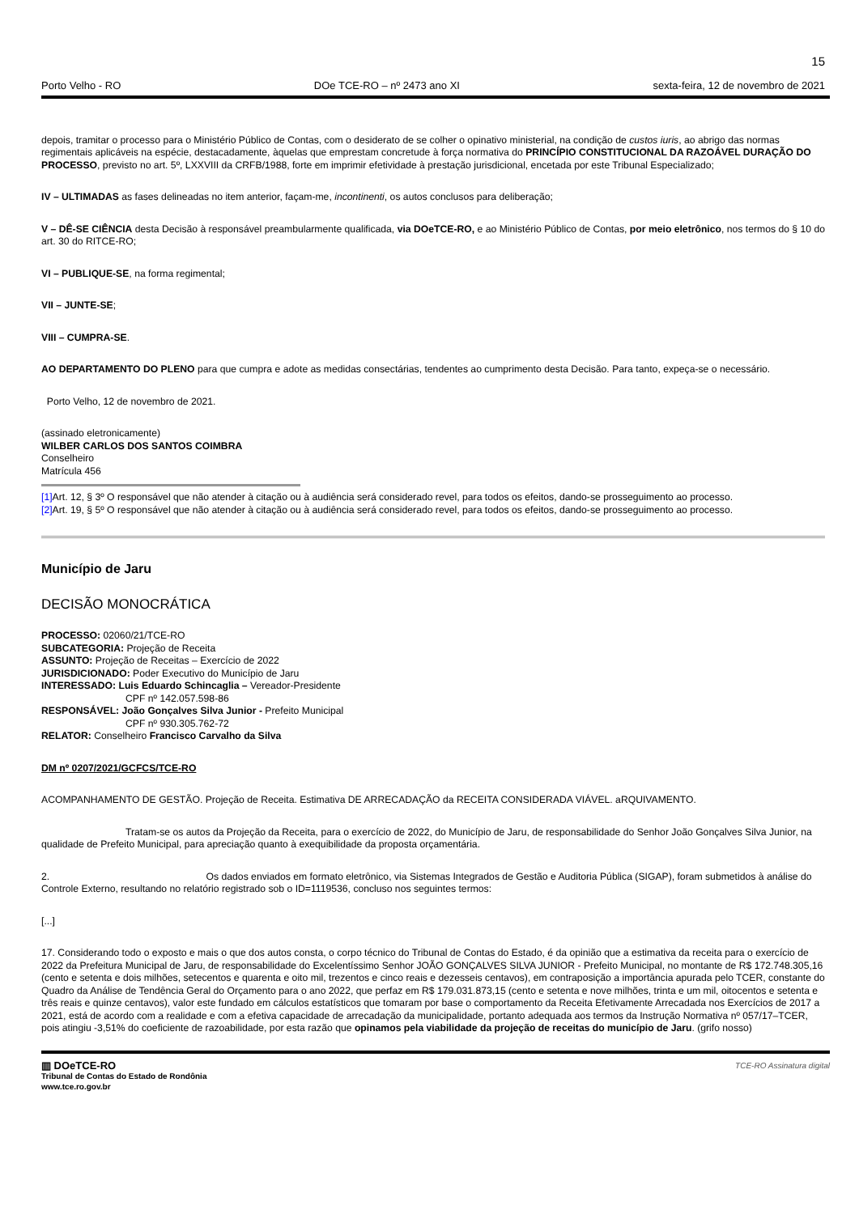15
Porto Velho - RO DOe TCE-RO – nº 2473 ano XI sexta-feira, 12 de novembro de 2021
depois, tramitar o processo para o Ministério Público de Contas, com o desiderato de se colher o opinativo ministerial, na condição de custos iuris, ao abrigo das normas regimentais aplicáveis na espécie, destacadamente, àquelas que emprestam concretude à força normativa do PRINCÍPIO CONSTITUCIONAL DA RAZOÁVEL DURAÇÃO DO PROCESSO, previsto no art. 5º, LXXVIII da CRFB/1988, forte em imprimir efetividade à prestação jurisdicional, encetada por este Tribunal Especializado;
IV – ULTIMADAS as fases delineadas no item anterior, façam-me, incontinenti, os autos conclusos para deliberação;
V – DÊ-SE CIÊNCIA desta Decisão à responsável preambularmente qualificada, via DOeTCE-RO, e ao Ministério Público de Contas, por meio eletrônico, nos termos do § 10 do art. 30 do RITCE-RO;
VI – PUBLIQUE-SE, na forma regimental;
VII – JUNTE-SE;
VIII – CUMPRA-SE.
AO DEPARTAMENTO DO PLENO para que cumpra e adote as medidas consectárias, tendentes ao cumprimento desta Decisão. Para tanto, expeça-se o necessário.
Porto Velho, 12 de novembro de 2021.
(assinado eletronicamente)
WILBER CARLOS DOS SANTOS COIMBRA
Conselheiro
Matrícula 456
[1] Art. 12, § 3º O responsável que não atender à citação ou à audiência será considerado revel, para todos os efeitos, dando-se prosseguimento ao processo.
[2] Art. 19, § 5º O responsável que não atender à citação ou à audiência será considerado revel, para todos os efeitos, dando-se prosseguimento ao processo.
Município de Jaru
DECISÃO MONOCRÁTICA
PROCESSO: 02060/21/TCE-RO
SUBCATEGORIA: Projeção de Receita
ASSUNTO: Projeção de Receitas – Exercício de 2022
JURISDICIONADO: Poder Executivo do Município de Jaru
INTERESSADO: Luis Eduardo Schincaglia – Vereador-Presidente
CPF nº 142.057.598-86
RESPONSÁVEL: João Gonçalves Silva Junior - Prefeito Municipal
CPF nº 930.305.762-72
RELATOR: Conselheiro Francisco Carvalho da Silva
DM nº 0207/2021/GCFCS/TCE-RO
ACOMPANHAMENTO DE GESTÃO. Projeção de Receita. Estimativa DE ARRECADAÇÃO da RECEITA CONSIDERADA VIÁVEL. aRQUIVAMENTO.
Tratam-se os autos da Projeção da Receita, para o exercício de 2022, do Município de Jaru, de responsabilidade do Senhor João Gonçalves Silva Junior, na qualidade de Prefeito Municipal, para apreciação quanto à exequibilidade da proposta orçamentária.
2. Os dados enviados em formato eletrônico, via Sistemas Integrados de Gestão e Auditoria Pública (SIGAP), foram submetidos à análise do Controle Externo, resultando no relatório registrado sob o ID=1119536, concluso nos seguintes termos:
[...]
17. Considerando todo o exposto e mais o que dos autos consta, o corpo técnico do Tribunal de Contas do Estado, é da opinião que a estimativa da receita para o exercício de 2022 da Prefeitura Municipal de Jaru, de responsabilidade do Excelentíssimo Senhor JOÃO GONÇALVES SILVA JUNIOR - Prefeito Municipal, no montante de R$ 172.748.305,16 (cento e setenta e dois milhões, setecentos e quarenta e oito mil, trezentos e cinco reais e dezesseis centavos), em contraposição a importância apurada pelo TCER, constante do Quadro da Análise de Tendência Geral do Orçamento para o ano 2022, que perfaz em R$ 179.031.873,15 (cento e setenta e nove milhões, trinta e um mil, oitocentos e setenta e três reais e quinze centavos), valor este fundado em cálculos estatísticos que tomaram por base o comportamento da Receita Efetivamente Arrecadada nos Exercícios de 2017 a 2021, está de acordo com a realidade e com a efetiva capacidade de arrecadação da municipalidade, portanto adequada aos termos da Instrução Normativa nº 057/17–TCER, pois atingiu -3,51% do coeficiente de razoabilidade, por esta razão que opinamos pela viabilidade da projeção de receitas do município de Jaru. (grifo nosso)
▥ DOeTCE-RO TCE-RO Assinatura digital
Tribunal de Contas do Estado de Rondônia
www.tce.ro.gov.br